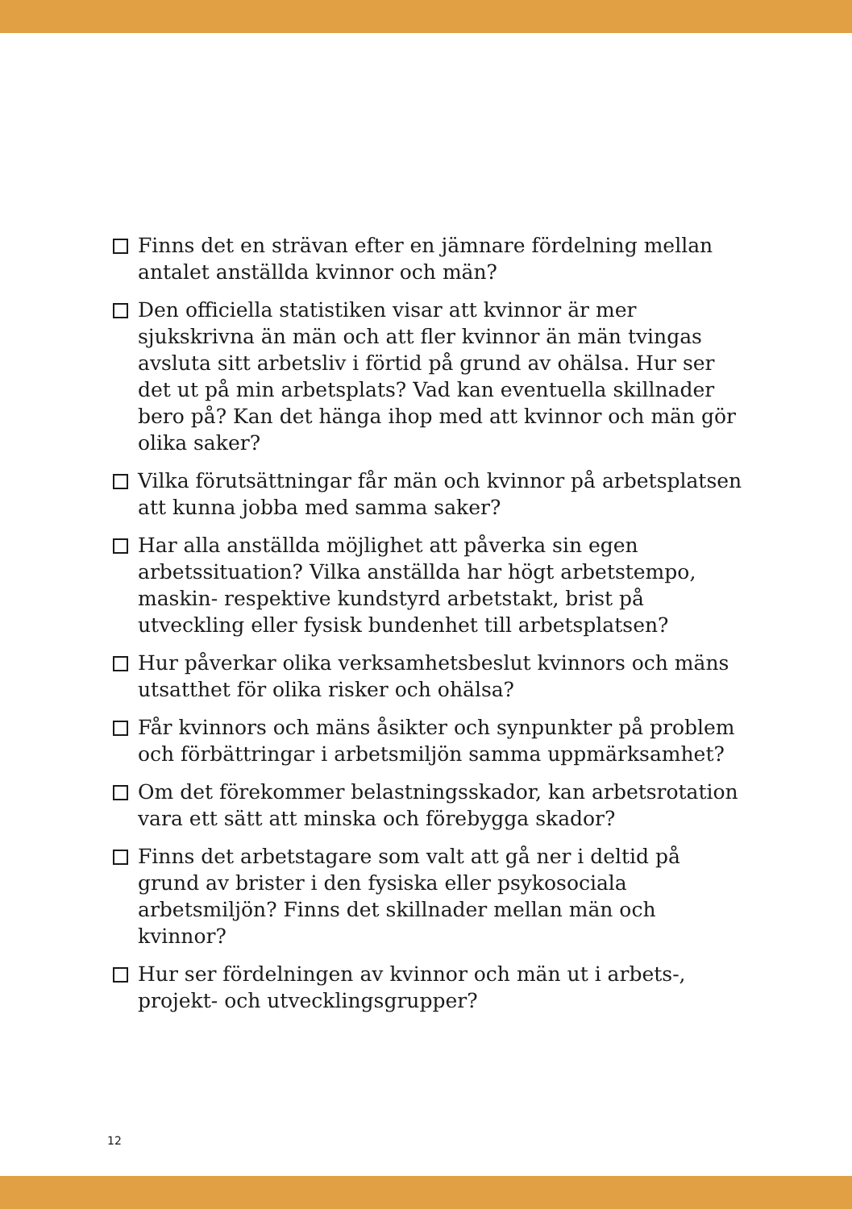Finns det en strävan efter en jämnare fördelning mellan antalet anställda kvinnor och män?
Den officiella statistiken visar att kvinnor är mer sjukskrivna än män och att fler kvinnor än män tvingas avsluta sitt arbetsliv i förtid på grund av ohälsa. Hur ser det ut på min arbetsplats? Vad kan eventuella skillnader bero på? Kan det hänga ihop med att kvinnor och män gör olika saker?
Vilka förutsättningar får män och kvinnor på arbetsplatsen att kunna jobba med samma saker?
Har alla anställda möjlighet att påverka sin egen arbetssituation? Vilka anställda har högt arbetstempo, maskin- respektive kundstyrd arbetstakt, brist på utveckling eller fysisk bundenhet till arbetsplatsen?
Hur påverkar olika verksamhetsbeslut kvinnors och mäns utsatthet för olika risker och ohälsa?
Får kvinnors och mäns åsikter och synpunkter på problem och förbättringar i arbetsmiljön samma uppmärksamhet?
Om det förekommer belastningsskador, kan arbetsrotation vara ett sätt att minska och förebygga skador?
Finns det arbetstagare som valt att gå ner i deltid på grund av brister i den fysiska eller psykosociala arbetsmiljön? Finns det skillnader mellan män och kvinnor?
Hur ser fördelningen av kvinnor och män ut i arbets-, projekt- och utvecklingsgrupper?
12